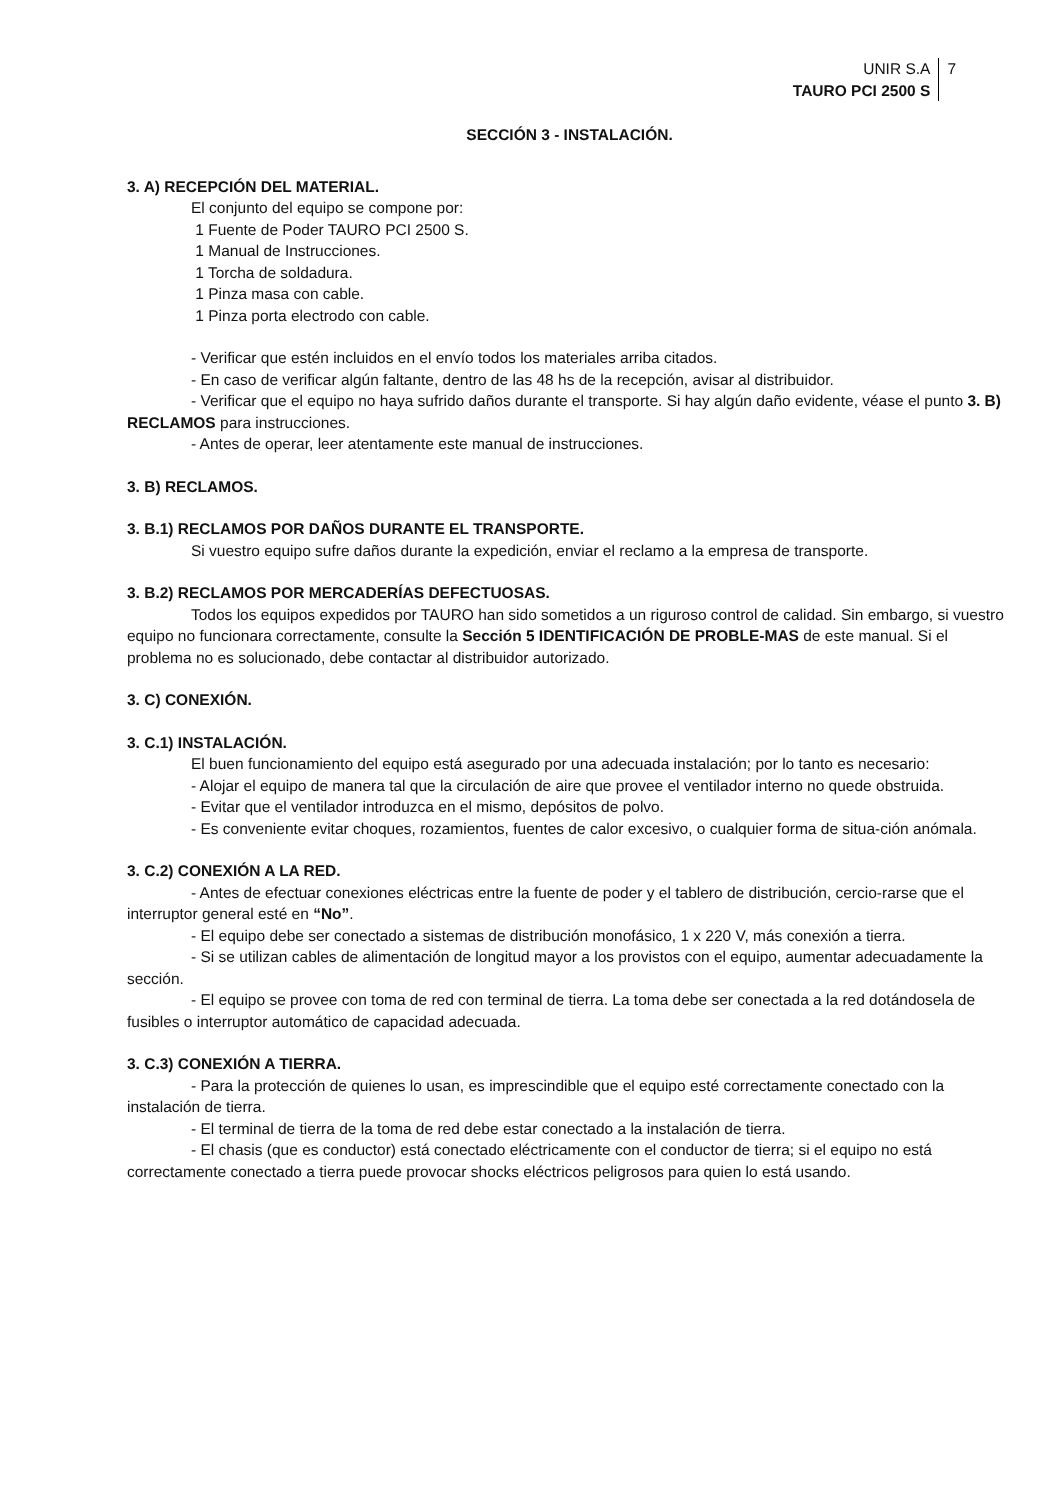UNIR S.A
TAURO PCI 2500 S
7
SECCIÓN 3 - INSTALACIÓN.
3. A) RECEPCIÓN DEL MATERIAL.
El conjunto del equipo se compone por:
1 Fuente de Poder TAURO PCI 2500 S.
1 Manual de Instrucciones.
1 Torcha de soldadura.
1 Pinza masa con cable.
1 Pinza porta electrodo con cable.
- Verificar que estén incluidos en el envío todos los materiales arriba citados.
- En caso de verificar algún faltante, dentro de las 48 hs de la recepción, avisar al distribuidor.
- Verificar que el equipo no haya sufrido daños durante el transporte. Si hay algún daño evidente, véase el punto 3. B) RECLAMOS para instrucciones.
- Antes de operar, leer atentamente este manual de instrucciones.
3. B) RECLAMOS.
3. B.1) RECLAMOS POR DAÑOS DURANTE EL TRANSPORTE.
Si vuestro equipo sufre daños durante la expedición, enviar el reclamo a la empresa de transporte.
3. B.2) RECLAMOS POR MERCADERÍAS DEFECTUOSAS.
Todos los equipos expedidos por TAURO han sido sometidos a un riguroso control de calidad. Sin embargo, si vuestro equipo no funcionara correctamente, consulte la Sección 5 IDENTIFICACIÓN DE PROBLE-MAS de este manual. Si el problema no es solucionado, debe contactar al distribuidor autorizado.
3. C) CONEXIÓN.
3. C.1) INSTALACIÓN.
El buen funcionamiento del equipo está asegurado por una adecuada instalación; por lo tanto es necesario:
- Alojar el equipo de manera tal que la circulación de aire que provee el ventilador interno no quede obstruida.
- Evitar que el ventilador introduzca en el mismo, depósitos de polvo.
- Es conveniente evitar choques, rozamientos, fuentes de calor excesivo, o cualquier forma de situa-ción anómala.
3. C.2) CONEXIÓN A LA RED.
- Antes de efectuar conexiones eléctricas entre la fuente de poder y el tablero de distribución, cercio-rarse que el interruptor general esté en “No”.
- El equipo debe ser conectado a sistemas de distribución monofásico, 1 x 220 V, más conexión a tierra.
- Si se utilizan cables de alimentación de longitud mayor a los provistos con el equipo, aumentar adecuadamente la sección.
- El equipo se provee con toma de red con terminal de tierra. La toma debe ser conectada a la red dotándosela de fusibles o interruptor automático de capacidad adecuada.
3. C.3) CONEXIÓN A TIERRA.
- Para la protección de quienes lo usan, es imprescindible que el equipo esté correctamente conectado con la instalación de tierra.
- El terminal de tierra de la toma de red debe estar conectado a la instalación de tierra.
- El chasis (que es conductor) está conectado eléctricamente con el conductor de tierra; si el equipo no está correctamente conectado a tierra puede provocar shocks eléctricos peligrosos para quien lo está usando.